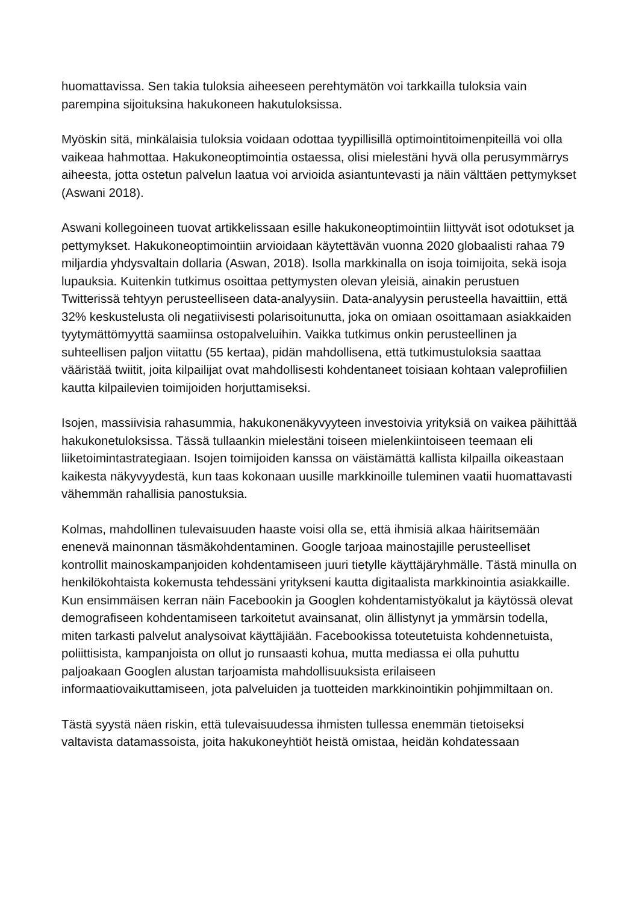huomattavissa. Sen takia tuloksia aiheeseen perehtymätön voi tarkkailla tuloksia vain parempina sijoituksina hakukoneen hakutuloksissa.
Myöskin sitä, minkälaisia tuloksia voidaan odottaa tyypillisillä optimointitoimenpiteillä voi olla vaikeaa hahmottaa. Hakukoneoptimointia ostaessa, olisi mielestäni hyvä olla perusymmärrys aiheesta, jotta ostetun palvelun laatua voi arvioida asiantuntevasti ja näin välttäen pettymykset (Aswani 2018).
Aswani kollegoineen tuovat artikkelissaan esille hakukoneoptimointiin liittyvät isot odotukset ja pettymykset. Hakukoneoptimointiin arvioidaan käytettävän vuonna 2020 globaalisti rahaa 79 miljardia yhdysvaltain dollaria (Aswan, 2018). Isolla markkinalla on isoja toimijoita, sekä isoja lupauksia. Kuitenkin tutkimus osoittaa pettymysten olevan yleisiä, ainakin perustuen Twitterissä tehtyyn perusteelliseen data-analyysiin. Data-analyysin perusteella havaittiin, että 32% keskustelusta oli negatiivisesti polarisoitunutta, joka on omiaan osoittamaan asiakkaiden tyytymättömyyttä saamiinsa ostopalveluihin. Vaikka tutkimus onkin perusteellinen ja suhteellisen paljon viitattu (55 kertaa), pidän mahdollisena, että tutkimustuloksia saattaa vääristää twiitit, joita kilpailijat ovat mahdollisesti kohdentaneet toisiaan kohtaan valeprofiilien kautta kilpailevien toimijoiden horjuttamiseksi.
Isojen, massiivisia rahasummia, hakukonenäkyvyyteen investoivia yrityksiä on vaikea päihittää hakukonetuloksissa. Tässä tullaankin mielestäni toiseen mielenkiintoiseen teemaan eli liiketoimintastrategiaan. Isojen toimijoiden kanssa on väistämättä kallista kilpailla oikeastaan kaikesta näkyvyydestä, kun taas kokonaan uusille markkinoille tuleminen vaatii huomattavasti vähemmän rahallisia panostuksia.
Kolmas, mahdollinen tulevaisuuden haaste voisi olla se, että ihmisiä alkaa häiritsemään enenevä mainonnan täsmäkohdentaminen. Google tarjoaa mainostajille perusteelliset kontrollit mainoskampanjoiden kohdentamiseen juuri tietylle käyttäjäryhmälle. Tästä minulla on henkilökohtaista kokemusta tehdessäni yritykseni kautta digitaalista markkinointia asiakkaille. Kun ensimmäisen kerran näin Facebookin ja Googlen kohdentamistyökalut ja käytössä olevat demografiseen kohdentamiseen tarkoitetut avainsanat, olin ällistynyt ja ymmärsin todella, miten tarkasti palvelut analysoivat käyttäjiään. Facebookissa toteutetuista kohdennetuista, poliittisista, kampanjoista on ollut jo runsaasti kohua, mutta mediassa ei olla puhuttu paljoakaan Googlen alustan tarjoamista mahdollisuuksista erilaiseen informaatiovaikuttamiseen, jota palveluiden ja tuotteiden markkinointikin pohjimmiltaan on.
Tästä syystä näen riskin, että tulevaisuudessa ihmisten tullessa enemmän tietoiseksi valtavista datamassoista, joita hakukoneyhtiöt heistä omistaa, heidän kohdatessaan